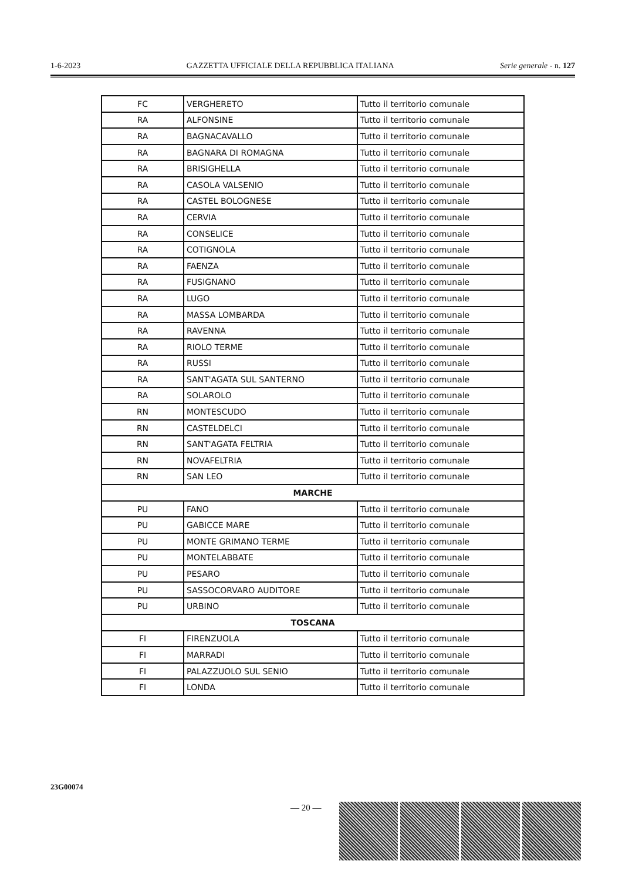1-6-2023 GAZZETTA UFFICIALE DELLA REPUBBLICA ITALIANA Serie generale - n. 127
| FC | VERGHERETO | Tutto il territorio comunale |
| RA | ALFONSINE | Tutto il territorio comunale |
| RA | BAGNACAVALLO | Tutto il territorio comunale |
| RA | BAGNARA DI ROMAGNA | Tutto il territorio comunale |
| RA | BRISIGHELLA | Tutto il territorio comunale |
| RA | CASOLA VALSENIO | Tutto il territorio comunale |
| RA | CASTEL BOLOGNESE | Tutto il territorio comunale |
| RA | CERVIA | Tutto il territorio comunale |
| RA | CONSELICE | Tutto il territorio comunale |
| RA | COTIGNOLA | Tutto il territorio comunale |
| RA | FAENZA | Tutto il territorio comunale |
| RA | FUSIGNANO | Tutto il territorio comunale |
| RA | LUGO | Tutto il territorio comunale |
| RA | MASSA LOMBARDA | Tutto il territorio comunale |
| RA | RAVENNA | Tutto il territorio comunale |
| RA | RIOLO TERME | Tutto il territorio comunale |
| RA | RUSSI | Tutto il territorio comunale |
| RA | SANT'AGATA SUL SANTERNO | Tutto il territorio comunale |
| RA | SOLAROLO | Tutto il territorio comunale |
| RN | MONTESCUDO | Tutto il territorio comunale |
| RN | CASTELDELCI | Tutto il territorio comunale |
| RN | SANT'AGATA FELTRIA | Tutto il territorio comunale |
| RN | NOVAFELTRIA | Tutto il territorio comunale |
| RN | SAN LEO | Tutto il territorio comunale |
| MARCHE | | |
| PU | FANO | Tutto il territorio comunale |
| PU | GABICCE MARE | Tutto il territorio comunale |
| PU | MONTE GRIMANO TERME | Tutto il territorio comunale |
| PU | MONTELABBATE | Tutto il territorio comunale |
| PU | PESARO | Tutto il territorio comunale |
| PU | SASSOCORVARO AUDITORE | Tutto il territorio comunale |
| PU | URBINO | Tutto il territorio comunale |
| TOSCANA | | |
| FI | FIRENZUOLA | Tutto il territorio comunale |
| FI | MARRADI | Tutto il territorio comunale |
| FI | PALAZZUOLO SUL SENIO | Tutto il territorio comunale |
| FI | LONDA | Tutto il territorio comunale |
23G00074
— 20 —